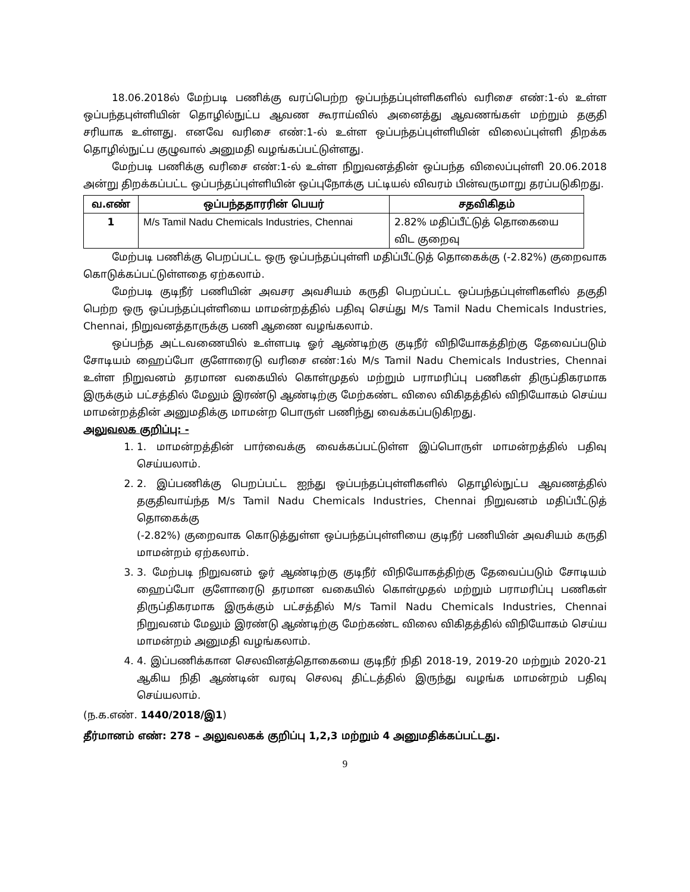18.06.2018ல் மேற்படி பணிக்கு வரப்பெற்ற ஒப்பந்தப்புள்ளிகளில் வரிசை எண்:1-ல் உள்ள ஒப்பந்தபுள்ளியின் தொழில்நுட்ப ஆவண கூராய்வில் அனைத்து ஆவணங்கள் மற்றும் தகுதி சரியாக உள்ளது. எனவே வரிசை எண்:1-ல் உள்ள ஒப்பந்தப்புள்ளியின் விலைப்புள்ளி திறக்க தொழில்நுட்ப குழுவால் அனுமதி வழங்கப்பட்டுள்ளது.
மேற்படி பணிக்கு வரிசை எண்:1-ல் உள்ள நிறுவனத்தின் ஒப்பந்த விலைப்புள்ளி 20.06.2018 அன்று திறக்கப்பட்ட ஒப்பந்தப்புள்ளியின் ஒப்புநோக்கு பட்டியல் விவரம் பின்வருமாறு தரப்படுகிறது.
| வ.எண் | ஒப்பந்ததாரரின் பெயர் | சதவிகிதம் |
| --- | --- | --- |
| 1 | M/s Tamil Nadu Chemicals Industries, Chennai | 2.82% மதிப்பீட்டுத் தொகையை விட குறைவு |
மேற்படி பணிக்கு பெறப்பட்ட ஒரு ஒப்பந்தப்புள்ளி மதிப்பீட்டுத் தொகைக்கு (-2.82%) குறைவாக கொடுக்கப்பட்டுள்ளதை ஏற்கலாம்.
மேற்படி குடிநீர் பணியின் அவசர அவசியம் கருதி பெறப்பட்ட ஒப்பந்தப்புள்ளிகளில் தகுதி பெற்ற ஒரு ஒப்பந்தப்புள்ளியை மாமன்றத்தில் பதிவு செய்து M/s Tamil Nadu Chemicals Industries, Chennai, நிறுவனத்தாருக்கு பணி ஆணை வழங்கலாம்.
ஒப்பந்த அட்டவணையில் உள்ளபடி ஓர் ஆண்டிற்கு குடிநீர் விநியோகத்திற்கு தேவைப்படும் சோடியம் ஹைப்போ குளோரைடு வரிசை எண்:1ல் M/s Tamil Nadu Chemicals Industries, Chennai உள்ள நிறுவனம் தரமான வகையில் கொள்முதல் மற்றும் பராமரிப்பு பணிகள் திருப்திகரமாக இருக்கும் பட்சத்தில் மேலும் இரண்டு ஆண்டிற்கு மேற்கண்ட விலை விகிதத்தில் விநியோகம் செய்ய மாமன்றத்தின் அனுமதிக்கு மாமன்ற பொருள் பணிந்து வைக்கப்படுகிறது.
அலுவலக குறிப்பு: -
1. 1. மாமன்றத்தின் பார்வைக்கு வைக்கப்பட்டுள்ள இப்பொருள் மாமன்றத்தில் பதிவு செய்யலாம்.
2. 2. இப்பணிக்கு பெறப்பட்ட ஐந்து ஒப்பந்தப்புள்ளிகளில் தொழில்நுட்ப ஆவணத்தில் தகுதிவாய்ந்த M/s Tamil Nadu Chemicals Industries, Chennai நிறுவனம் மதிப்பீட்டுத் தொகைக்கு
(-2.82%) குறைவாக கொடுத்துள்ள ஒப்பந்தப்புள்ளியை குடிநீர் பணியின் அவசியம் கருதி மாமன்றம் ஏற்கலாம்.
3. 3. மேற்படி நிறுவனம் ஓர் ஆண்டிற்கு குடிநீர் விநியோகத்திற்கு தேவைப்படும் சோடியம் ஹைப்போ குளோரைடு தரமான வகையில் கொள்முதல் மற்றும் பராமரிப்பு பணிகள் திருப்திகரமாக இருக்கும் பட்சத்தில் M/s Tamil Nadu Chemicals Industries, Chennai நிறுவனம் மேலும் இரண்டு ஆண்டிற்கு மேற்கண்ட விலை விகிதத்தில் விநியோகம் செய்ய மாமன்றம் அனுமதி வழங்கலாம்.
4. 4. இப்பணிக்கான செலவினத்தொகையை குடிநீர் நிதி 2018-19, 2019-20 மற்றும் 2020-21 ஆகிய நிதி ஆண்டின் வரவு செலவு திட்டத்தில் இருந்து வழங்க மாமன்றம் பதிவு செய்யலாம்.
(ந.க.எண். 1440/2018/இ1)
தீர்மானம் எண்: 278 – அலுவலகக் குறிப்பு 1,2,3 மற்றும் 4 அனுமதிக்கப்பட்டது.
9